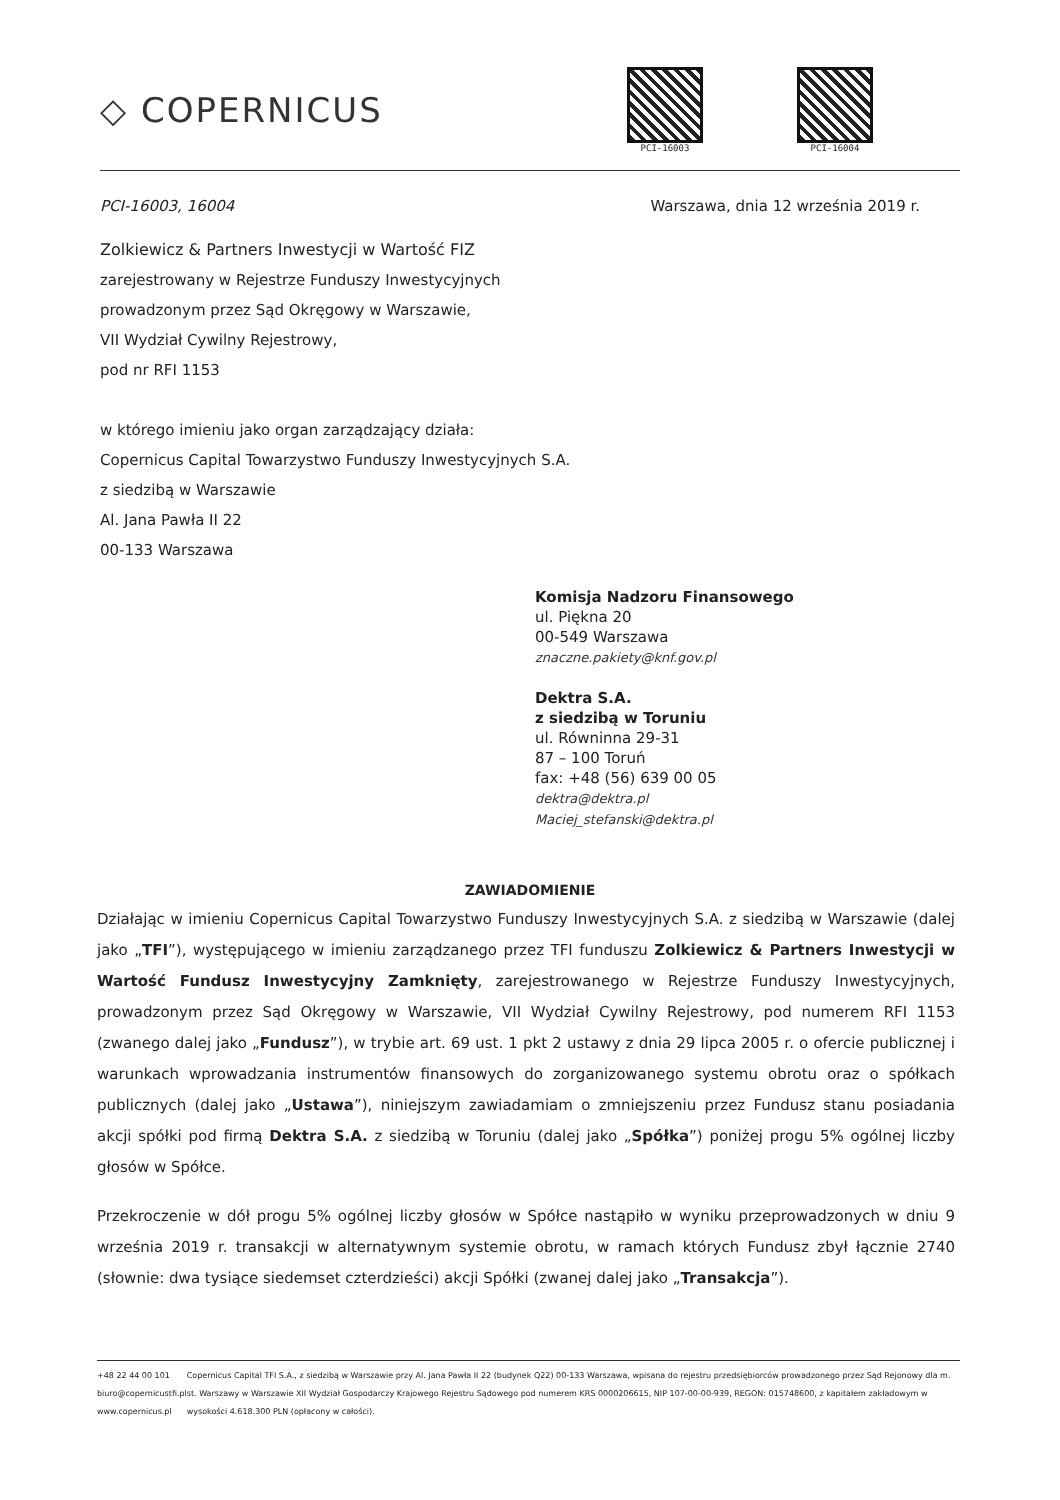◇ COPERNICUS
PCI-16003 PCI-16004
PCI-16003, 16004 Warszawa, dnia 12 września 2019 r.
Zolkiewicz & Partners Inwestycji w Wartość FIZ
zarejestrowany w Rejestrze Funduszy Inwestycyjnych
prowadzonym przez Sąd Okręgowy w Warszawie,
VII Wydział Cywilny Rejestrowy,
pod nr RFI 1153
w którego imieniu jako organ zarządzający działa:
Copernicus Capital Towarzystwo Funduszy Inwestycyjnych S.A.
z siedzibą w Warszawie
Al. Jana Pawła II 22
00-133 Warszawa
Komisja Nadzoru Finansowego
ul. Piękna 20
00-549 Warszawa
znaczne.pakiety@knf.gov.pl
Dektra S.A.
z siedzibą w Toruniu
ul. Równinna 29-31
87 – 100 Toruń
fax: +48 (56) 639 00 05
dektra@dektra.pl
Maciej_stefanski@dektra.pl
ZAWIADOMIENIE
Działając w imieniu Copernicus Capital Towarzystwo Funduszy Inwestycyjnych S.A. z siedzibą w Warszawie (dalej jako „TFI”), występującego w imieniu zarządzanego przez TFI funduszu Zolkiewicz & Partners Inwestycji w Wartość Fundusz Inwestycyjny Zamknięty, zarejestrowanego w Rejestrze Funduszy Inwestycyjnych, prowadzonym przez Sąd Okręgowy w Warszawie, VII Wydział Cywilny Rejestrowy, pod numerem RFI 1153 (zwanego dalej jako „Fundusz”), w trybie art. 69 ust. 1 pkt 2 ustawy z dnia 29 lipca 2005 r. o ofercie publicznej i warunkach wprowadzania instrumentów finansowych do zorganizowanego systemu obrotu oraz o spółkach publicznych (dalej jako „Ustawa”), niniejszym zawiadamiam o zmniejszeniu przez Fundusz stanu posiadania akcji spółki pod firmą Dektra S.A. z siedzibą w Toruniu (dalej jako „Spółka”) poniżej progu 5% ogólnej liczby głosów w Spółce.
Przekroczenie w dół progu 5% ogólnej liczby głosów w Spółce nastąpiło w wyniku przeprowadzonych w dniu 9 września 2019 r. transakcji w alternatywnym systemie obrotu, w ramach których Fundusz zbył łącznie 2740 (słownie: dwa tysiące siedemset czterdzieści) akcji Spółki (zwanej dalej jako „Transakcja”).
+48 22 44 00 101
biuro@copernicustfi.pl
www.copernicus.pl
Copernicus Capital TFI S.A., z siedzibą w Warszawie przy Al. Jana Pawła II 22 (budynek Q22) 00-133 Warszawa, wpisana do rejestru przedsiębiorców prowadzonego przez Sąd Rejonowy dla m. st. Warszawy w Warszawie XII Wydział Gospodarczy Krajowego Rejestru Sądowego pod numerem KRS 0000206615, NIP 107-00-00-939, REGON: 015748600, z kapitałem zakładowym w wysokości 4.618.300 PLN (opłacony w całości).